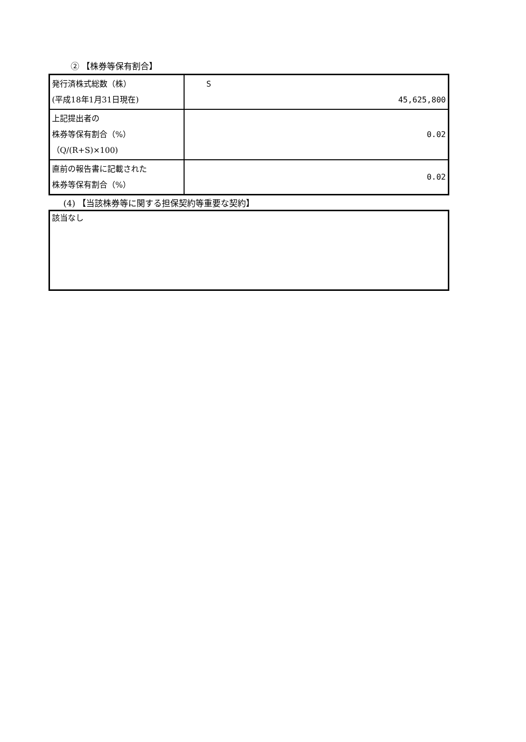② 【株券等保有割合】
| 発行済株式総数（株） (平成18年1月31日現在) | S 45,625,800 |
| 上記提出者の 株券等保有割合（%） （Q/(R+S)×100) | 0.02 |
| 直前の報告書に記載された 株券等保有割合（%） | 0.02 |
(4) 【当該株券等に関する担保契約等重要な契約】
該当なし